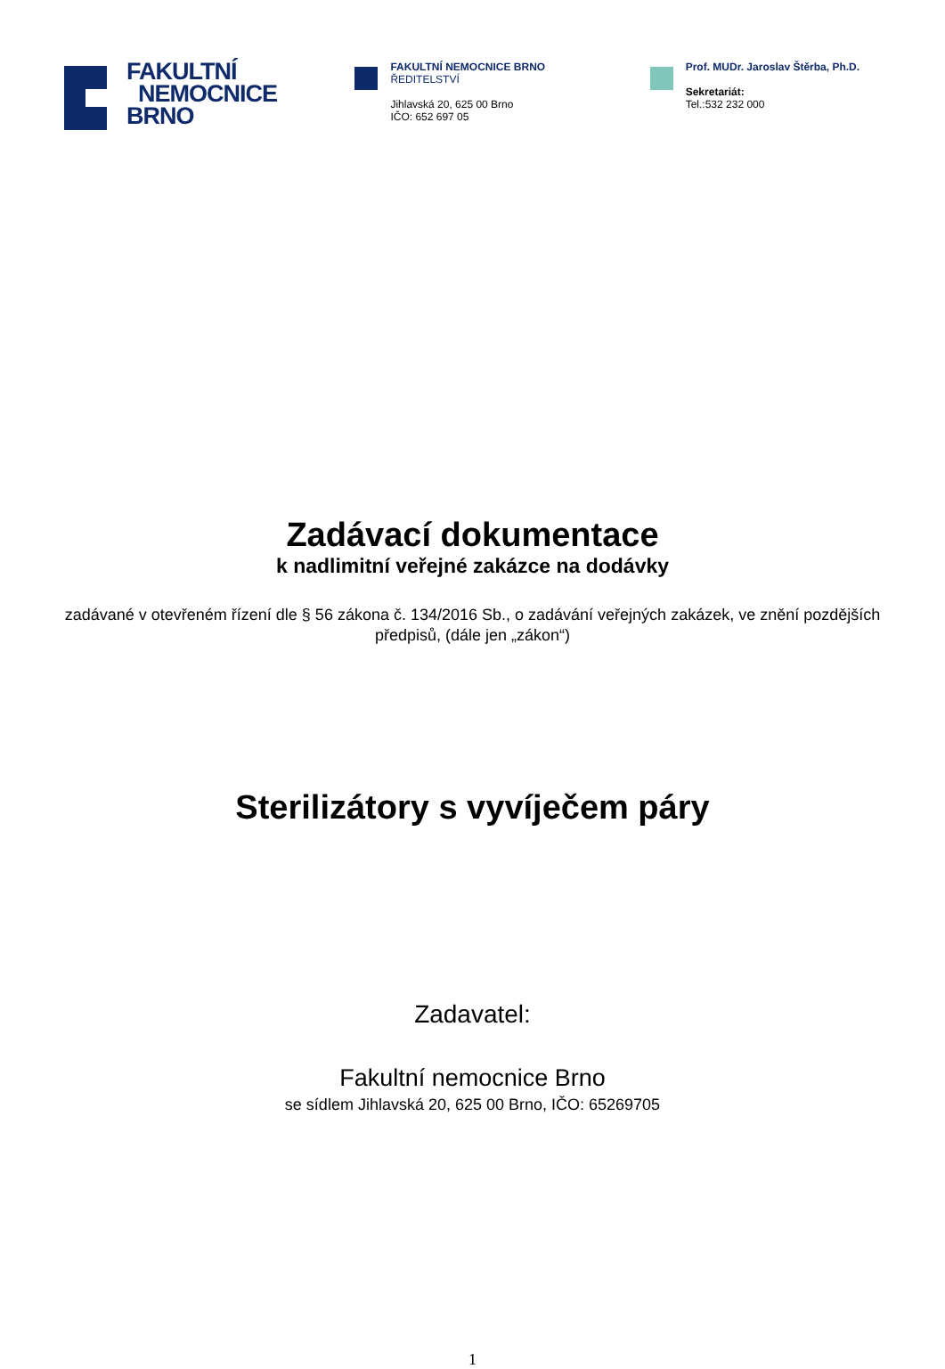FAKULTNÍ
NEMOCNICE
BRNO
FAKULTNÍ NEMOCNICE BRNO
ŘEDITELSTVÍ
Jihlavská 20, 625 00 Brno
IČO: 652 697 05
Prof. MUDr. Jaroslav Štěrba, Ph.D.
Sekretariát:
Tel.:532 232 000
Zadávací dokumentace
k nadlimitní veřejné zakázce na dodávky
zadávané v otevřeném řízení dle § 56 zákona č. 134/2016 Sb., o zadávání veřejných zakázek, ve znění pozdějších předpisů, (dále jen „zákon“)
Sterilizátory s vyvíječem páry
Zadavatel:
Fakultní nemocnice Brno
se sídlem Jihlavská 20, 625 00 Brno, IČO: 65269705
1